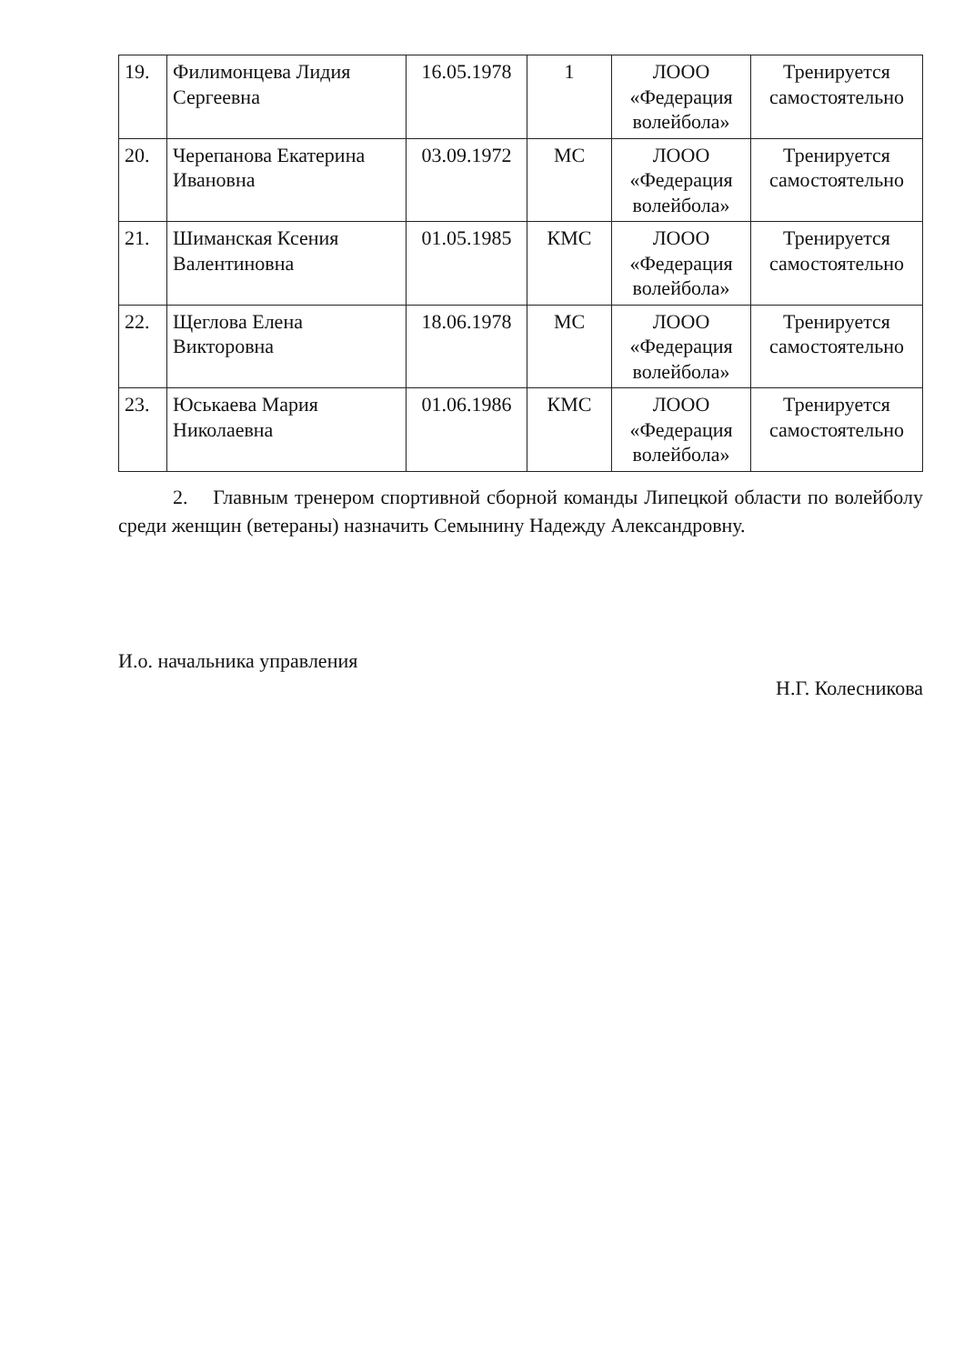| 19. | Филимонцева Лидия Сергеевна | 16.05.1978 | 1 | ЛООО «Федерация волейбола» | Тренируется самостоятельно |
| 20. | Черепанова Екатерина Ивановна | 03.09.1972 | МС | ЛООО «Федерация волейбола» | Тренируется самостоятельно |
| 21. | Шиманская Ксения Валентиновна | 01.05.1985 | КМС | ЛООО «Федерация волейбола» | Тренируется самостоятельно |
| 22. | Щеглова Елена Викторовна | 18.06.1978 | МС | ЛООО «Федерация волейбола» | Тренируется самостоятельно |
| 23. | Юськаева Мария Николаевна | 01.06.1986 | КМС | ЛООО «Федерация волейбола» | Тренируется самостоятельно |
2. Главным тренером спортивной сборной команды Липецкой области по волейболу среди женщин (ветераны) назначить Семынину Надежду Александровну.
И.о. начальника управления Н.Г. Колесникова